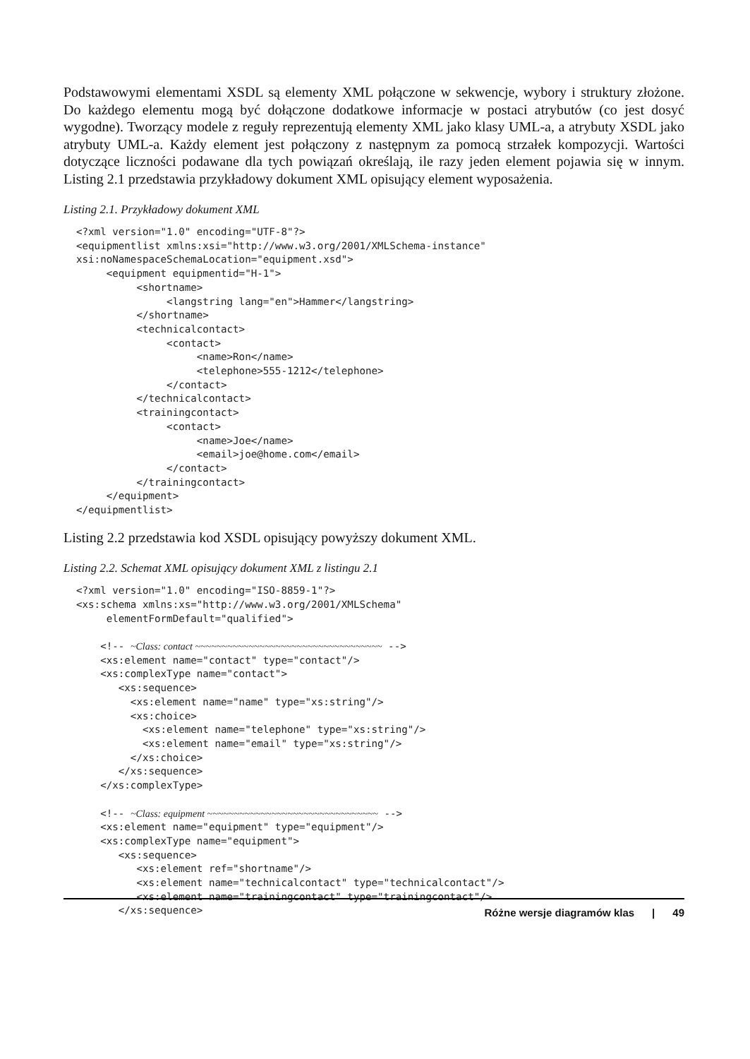Podstawowymi elementami XSDL są elementy XML połączone w sekwencje, wybory i struktury złożone. Do każdego elementu mogą być dołączone dodatkowe informacje w postaci atrybutów (co jest dosyć wygodne). Tworzący modele z reguły reprezentują elementy XML jako klasy UML-a, a atrybuty XSDL jako atrybuty UML-a. Każdy element jest połączony z następnym za pomocą strzałek kompozycji. Wartości dotyczące liczności podawane dla tych powiązań określają, ile razy jeden element pojawia się w innym. Listing 2.1 przedstawia przykładowy dokument XML opisujący element wyposażenia.
Listing 2.1. Przykładowy dokument XML
<?xml version="1.0" encoding="UTF-8"?>
<equipmentlist xmlns:xsi="http://www.w3.org/2001/XMLSchema-instance"
xsi:noNamespaceSchemaLocation="equipment.xsd">
     <equipment equipmentid="H-1">
          <shortname>
               <langstring lang="en">Hammer</langstring>
          </shortname>
          <technicalcontact>
               <contact>
                    <name>Ron</name>
                    <telephone>555-1212</telephone>
               </contact>
          </technicalcontact>
          <trainingcontact>
               <contact>
                    <name>Joe</name>
                    <email>joe@home.com</email>
               </contact>
          </trainingcontact>
     </equipment>
</equipmentlist>
Listing 2.2 przedstawia kod XSDL opisujący powyższy dokument XML.
Listing 2.2. Schemat XML opisujący dokument XML z listingu 2.1
<?xml version="1.0" encoding="ISO-8859-1"?>
<xs:schema xmlns:xs="http://www.w3.org/2001/XMLSchema"
     elementFormDefault="qualified">

    <!-- ~Class: contact ~~~~~~~~~~~~~~~~~~~~~~~~~~~~~~~~~~~ -->
    <xs:element name="contact" type="contact"/>
    <xs:complexType name="contact">
       <xs:sequence>
         <xs:element name="name" type="xs:string"/>
         <xs:choice>
           <xs:element name="telephone" type="xs:string"/>
           <xs:element name="email" type="xs:string"/>
         </xs:choice>
       </xs:sequence>
    </xs:complexType>

    <!-- ~Class: equipment ~~~~~~~~~~~~~~~~~~~~~~~~~~~~~~~~ -->
    <xs:element name="equipment" type="equipment"/>
    <xs:complexType name="equipment">
       <xs:sequence>
          <xs:element ref="shortname"/>
          <xs:element name="technicalcontact" type="technicalcontact"/>
          <xs:element name="trainingcontact" type="trainingcontact"/>
       </xs:sequence>
Różne wersje diagramów klas | 49